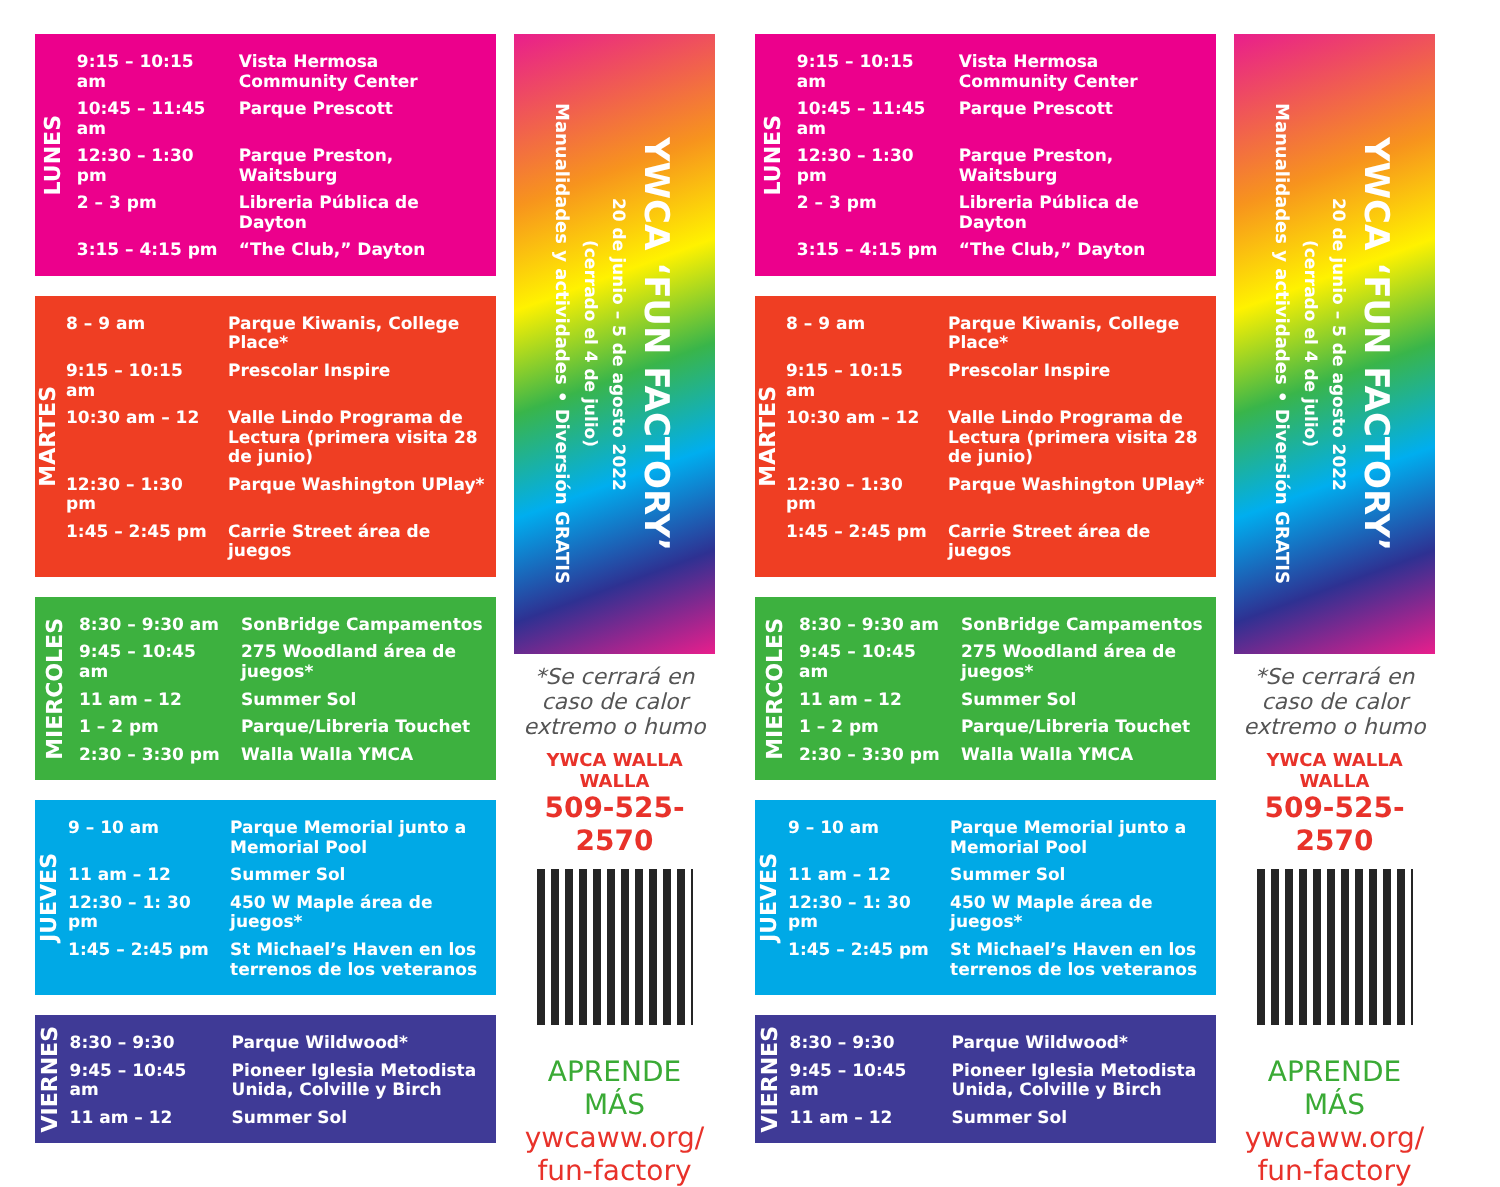LUNES
| 9:15 – 10:15 am | Vista Hermosa Community Center |
| 10:45 – 11:45 am | Parque Prescott |
| 12:30 – 1:30 pm | Parque Preston, Waitsburg |
| 2 – 3 pm | Libreria Pública de Dayton |
| 3:15 – 4:15 pm | “The Club,” Dayton |
MARTES
| 8 – 9 am | Parque Kiwanis, College Place* |
| 9:15 – 10:15 am | Prescolar Inspire |
| 10:30 am – 12 | Valle Lindo Programa de Lectura (primera visita 28 de junio) |
| 12:30 – 1:30 pm | Parque Washington UPlay* |
| 1:45 – 2:45 pm | Carrie Street área de juegos |
MIERCOLES
| 8:30 – 9:30 am | SonBridge Campamentos |
| 9:45 – 10:45 am | 275 Woodland área de juegos* |
| 11 am – 12 | Summer Sol |
| 1 – 2 pm | Parque/Libreria Touchet |
| 2:30 – 3:30 pm | Walla Walla YMCA |
JUEVES
| 9 – 10 am | Parque Memorial junto a Memorial Pool |
| 11 am – 12 | Summer Sol |
| 12:30 – 1: 30 pm | 450 W Maple área de juegos* |
| 1:45 – 2:45 pm | St Michael’s Haven en los terrenos de los veteranos |
VIERNES
| 8:30 – 9:30 | Parque Wildwood* |
| 9:45 – 10:45 am | Pioneer Iglesia Metodista Unida, Colville y Birch |
| 11 am – 12 | Summer Sol |
YWCA ‘FUN FACTORY’
20 de junio – 5 de agosto 2022
(cerrado el 4 de julio)
Manualidades y actividades • Diversión GRATIS
*Se cerrará en caso de calor extremo o humo
YWCA WALLA WALLA
509-525-2570
APRENDE MÁS
ywcaww.org/
fun-factory
LUNES
| 9:15 – 10:15 am | Vista Hermosa Community Center |
| 10:45 – 11:45 am | Parque Prescott |
| 12:30 – 1:30 pm | Parque Preston, Waitsburg |
| 2 – 3 pm | Libreria Pública de Dayton |
| 3:15 – 4:15 pm | “The Club,” Dayton |
MARTES
| 8 – 9 am | Parque Kiwanis, College Place* |
| 9:15 – 10:15 am | Prescolar Inspire |
| 10:30 am – 12 | Valle Lindo Programa de Lectura (primera visita 28 de junio) |
| 12:30 – 1:30 pm | Parque Washington UPlay* |
| 1:45 – 2:45 pm | Carrie Street área de juegos |
MIERCOLES
| 8:30 – 9:30 am | SonBridge Campamentos |
| 9:45 – 10:45 am | 275 Woodland área de juegos* |
| 11 am – 12 | Summer Sol |
| 1 – 2 pm | Parque/Libreria Touchet |
| 2:30 – 3:30 pm | Walla Walla YMCA |
JUEVES
| 9 – 10 am | Parque Memorial junto a Memorial Pool |
| 11 am – 12 | Summer Sol |
| 12:30 – 1: 30 pm | 450 W Maple área de juegos* |
| 1:45 – 2:45 pm | St Michael’s Haven en los terrenos de los veteranos |
VIERNES
| 8:30 – 9:30 | Parque Wildwood* |
| 9:45 – 10:45 am | Pioneer Iglesia Metodista Unida, Colville y Birch |
| 11 am – 12 | Summer Sol |
YWCA ‘FUN FACTORY’
20 de junio – 5 de agosto 2022
(cerrado el 4 de julio)
Manualidades y actividades • Diversión GRATIS
*Se cerrará en caso de calor extremo o humo
YWCA WALLA WALLA
509-525-2570
APRENDE MÁS
ywcaww.org/
fun-factory